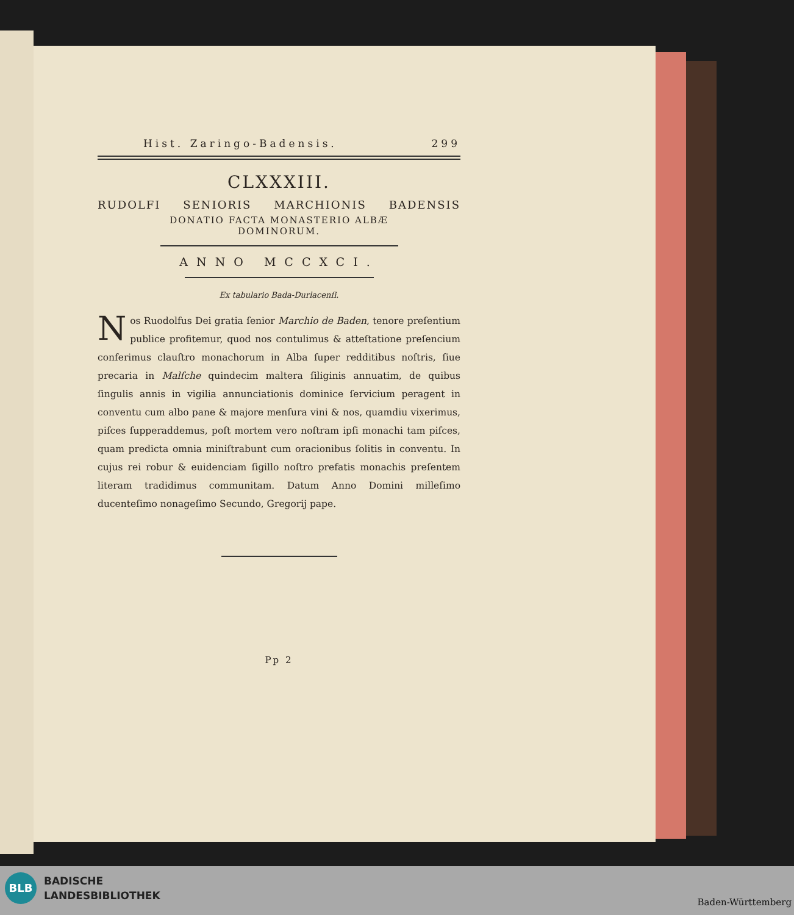Hist. Zaringo-Badensis. 299
CLXXXIII.
RUDOLFI SENIORIS MARCHIONIS BADENSIS
DONATIO FACTA MONASTERIO ALBÆ
DOMINORUM.
ANNO MCCXCI.
Ex tabulario Bada-Durlacenſi.
Nos Ruodolfus Dei gratia ſenior Marchio de Baden, tenore preſentium publice profitemur, quod nos contulimus & atteſtatione preſencium conferimus clauſtro monachorum in Alba ſuper redditibus noſtris, ſiue precaria in Malſche quindecim maltera ſiliginis annuatim, de quibus ſingulis annis in vigilia annunciationis dominice ſervicium peragent in conventu cum albo pane & majore menſura vini & nos, quamdiu vixerimus, piſces ſupperaddemus, poſt mortem vero noſtram ipſi monachi tam piſces, quam predicta omnia miniſtrabunt cum oracionibus ſolitis in conventu. In cujus rei robur & euidenciam ſigillo noſtro prefatis monachis preſentem literam tradidimus communitam. Datum Anno Domini milleſimo ducenteſimo nonageſimo Secundo, Gregorij pape.
Pp 2
BLB
BADISCHE
LANDESBIBLIOTHEK
Baden-Württemberg